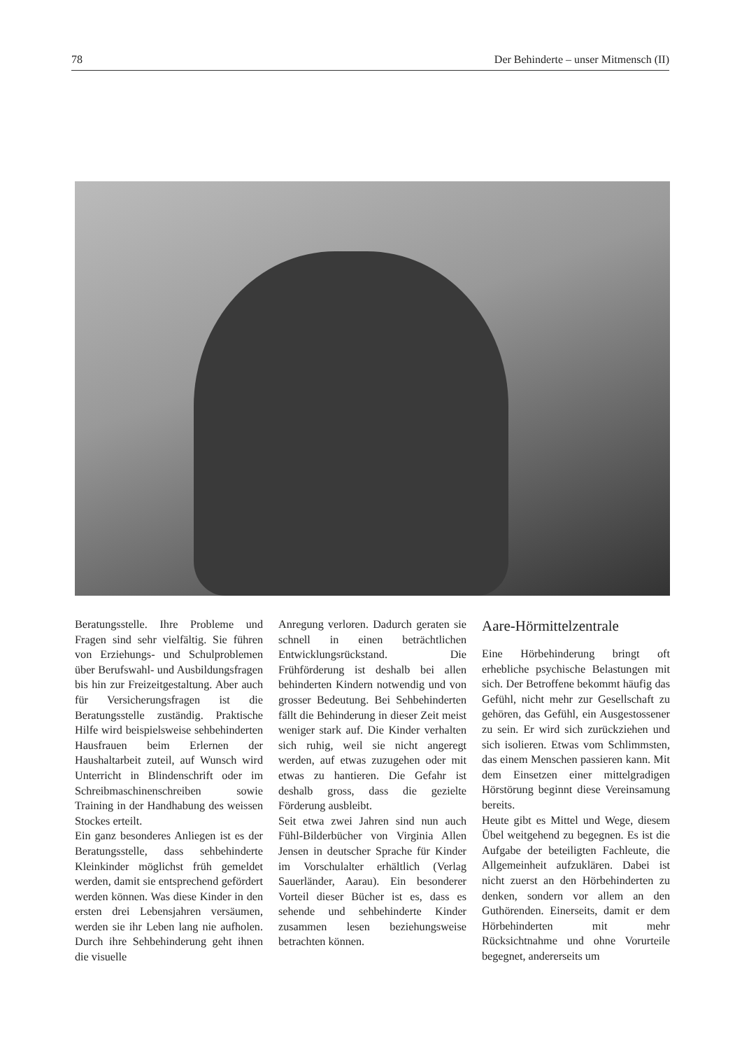78 Der Behinderte – unser Mitmensch (II)
Beratungsstelle. Ihre Probleme und Fragen sind sehr vielfältig. Sie führen von Erziehungs- und Schulproblemen über Berufswahl- und Ausbildungsfragen bis hin zur Freizeitgestaltung. Aber auch für Versicherungsfragen ist die Beratungsstelle zuständig. Praktische Hilfe wird beispielsweise sehbehinderten Hausfrauen beim Erlernen der Haushaltarbeit zuteil, auf Wunsch wird Unterricht in Blindenschrift oder im Schreibmaschinenschreiben sowie Training in der Handhabung des weissen Stockes erteilt.
Ein ganz besonderes Anliegen ist es der Beratungsstelle, dass sehbehinderte Kleinkinder möglichst früh gemeldet werden, damit sie entsprechend gefördert werden können. Was diese Kinder in den ersten drei Lebensjahren versäumen, werden sie ihr Leben lang nie aufholen. Durch ihre Sehbehinderung geht ihnen die visuelle
Anregung verloren. Dadurch geraten sie schnell in einen beträchtlichen Entwicklungsrückstand. Die Frühförderung ist deshalb bei allen behinderten Kindern notwendig und von grosser Bedeutung. Bei Sehbehinderten fällt die Behinderung in dieser Zeit meist weniger stark auf. Die Kinder verhalten sich ruhig, weil sie nicht angeregt werden, auf etwas zuzugehen oder mit etwas zu hantieren. Die Gefahr ist deshalb gross, dass die gezielte Förderung ausbleibt.
Seit etwa zwei Jahren sind nun auch Fühl-Bilderbücher von Virginia Allen Jensen in deutscher Sprache für Kinder im Vorschulalter erhältlich (Verlag Sauerländer, Aarau). Ein besonderer Vorteil dieser Bücher ist es, dass es sehende und sehbehinderte Kinder zusammen lesen beziehungsweise betrachten können.
Aare-Hörmittelzentrale
Eine Hörbehinderung bringt oft erhebliche psychische Belastungen mit sich. Der Betroffene bekommt häufig das Gefühl, nicht mehr zur Gesellschaft zu gehören, das Gefühl, ein Ausgestossener zu sein. Er wird sich zurückziehen und sich isolieren. Etwas vom Schlimmsten, das einem Menschen passieren kann. Mit dem Einsetzen einer mittelgradigen Hörstörung beginnt diese Vereinsamung bereits.
Heute gibt es Mittel und Wege, diesem Übel weitgehend zu begegnen. Es ist die Aufgabe der beteiligten Fachleute, die Allgemeinheit aufzuklären. Dabei ist nicht zuerst an den Hörbehinderten zu denken, sondern vor allem an den Guthörenden. Einerseits, damit er dem Hörbehinderten mit mehr Rücksichtnahme und ohne Vorurteile begegnet, andererseits um